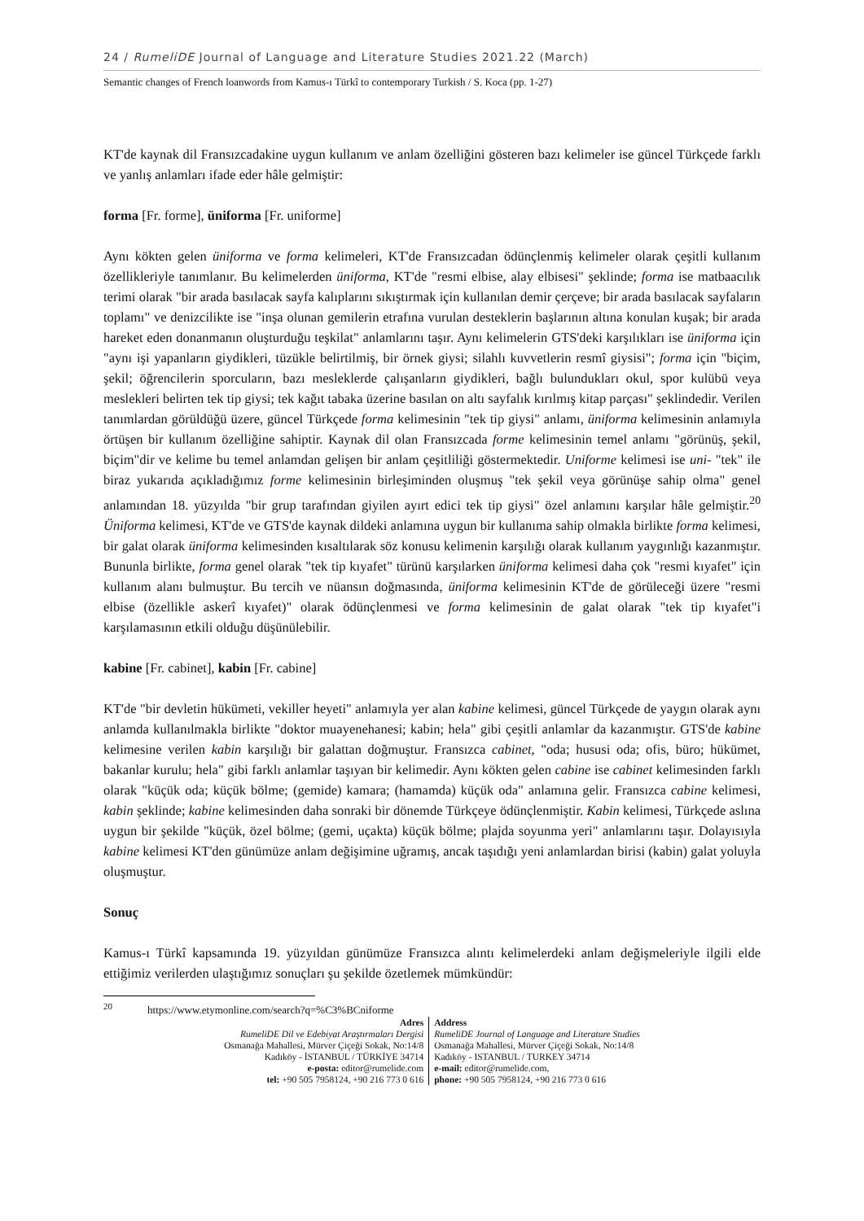24 / RumeliDE Journal of Language and Literature Studies 2021.22 (March)
Semantic changes of French loanwords from Kamus-ı Türkî to contemporary Turkish / S. Koca (pp. 1-27)
KT'de kaynak dil Fransızcadakine uygun kullanım ve anlam özelliğini gösteren bazı kelimeler ise güncel Türkçede farklı ve yanlış anlamları ifade eder hâle gelmiştir:
forma [Fr. forme], üniforma [Fr. uniforme]
Aynı kökten gelen üniforma ve forma kelimeleri, KT'de Fransızcadan ödünçlenmiş kelimeler olarak çeşitli kullanım özellikleriyle tanımlanır. Bu kelimelerden üniforma, KT'de "resmi elbise, alay elbisesi" şeklinde; forma ise matbaacılık terimi olarak "bir arada basılacak sayfa kalıplarını sıkıştırmak için kullanılan demir çerçeve; bir arada basılacak sayfaların toplamı" ve denizcilikte ise "inşa olunan gemilerin etrafına vurulan desteklerin başlarının altına konulan kuşak; bir arada hareket eden donanmanın oluşturduğu teşkilat" anlamlarını taşır. Aynı kelimelerin GTS'deki karşılıkları ise üniforma için "aynı işi yapanların giydikleri, tüzükle belirtilmiş, bir örnek giysi; silahlı kuvvetlerin resmî giysisi"; forma için "biçim, şekil; öğrencilerin sporcuların, bazı mesleklerde çalışanların giydikleri, bağlı bulundukları okul, spor kulübü veya meslekleri belirten tek tip giysi; tek kağıt tabaka üzerine basılan on altı sayfalık kırılmış kitap parçası" şeklindedir. Verilen tanımlardan görüldüğü üzere, güncel Türkçede forma kelimesinin "tek tip giysi" anlamı, üniforma kelimesinin anlamıyla örtüşen bir kullanım özelliğine sahiptir. Kaynak dil olan Fransızcada forme kelimesinin temel anlamı "görünüş, şekil, biçim"dir ve kelime bu temel anlamdan gelişen bir anlam çeşitliliği göstermektedir. Uniforme kelimesi ise uni- "tek" ile biraz yukarıda açıkladığımız forme kelimesinin birleşiminden oluşmuş "tek şekil veya görünüşe sahip olma" genel anlamından 18. yüzyılda "bir grup tarafından giyilen ayırt edici tek tip giysi" özel anlamını karşılar hâle gelmiştir.<sup>20</sup> Üniforma kelimesi, KT'de ve GTS'de kaynak dildeki anlamına uygun bir kullanıma sahip olmakla birlikte forma kelimesi, bir galat olarak üniforma kelimesinden kısaltılarak söz konusu kelimenin karşılığı olarak kullanım yaygınlığı kazanmıştır. Bununla birlikte, forma genel olarak "tek tip kıyafet" türünü karşılarken üniforma kelimesi daha çok "resmi kıyafet" için kullanım alanı bulmuştur. Bu tercih ve nüansın doğmasında, üniforma kelimesinin KT'de de görüleceği üzere "resmi elbise (özellikle askerî kıyafet)" olarak ödünçlenmesi ve forma kelimesinin de galat olarak "tek tip kıyafet"i karşılamasının etkili olduğu düşünülebilir.
kabine [Fr. cabinet], kabin [Fr. cabine]
KT'de "bir devletin hükümeti, vekiller heyeti" anlamıyla yer alan kabine kelimesi, güncel Türkçede de yaygın olarak aynı anlamda kullanılmakla birlikte "doktor muayenehanesi; kabin; hela" gibi çeşitli anlamlar da kazanmıştır. GTS'de kabine kelimesine verilen kabin karşılığı bir galattan doğmuştur. Fransızca cabinet, "oda; hususi oda; ofis, büro; hükümet, bakanlar kurulu; hela" gibi farklı anlamlar taşıyan bir kelimedir. Aynı kökten gelen cabine ise cabinet kelimesinden farklı olarak "küçük oda; küçük bölme; (gemide) kamara; (hamamda) küçük oda" anlamına gelir. Fransızca cabine kelimesi, kabin şeklinde; kabine kelimesinden daha sonraki bir dönemde Türkçeye ödünçlenmiştir. Kabin kelimesi, Türkçede aslına uygun bir şekilde "küçük, özel bölme; (gemi, uçakta) küçük bölme; plajda soyunma yeri" anlamlarını taşır. Dolayısıyla kabine kelimesi KT'den günümüze anlam değişimine uğramış, ancak taşıdığı yeni anlamlardan birisi (kabin) galat yoluyla oluşmuştur.
Sonuç
Kamus-ı Türkî kapsamında 19. yüzyıldan günümüze Fransızca alıntı kelimelerdeki anlam değişmeleriyle ilgili elde ettiğimiz verilerden ulaştığımız sonuçları şu şekilde özetlemek mümkündür:
<sup>20</sup> https://www.etymonline.com/search?q=%C3%BCniforme
Adres
RumeliDE Dil ve Edebiyat Araştırmaları Dergisi
Osmanağa Mahallesi, Mürver Çiçeği Sokak, No:14/8
Kadıköy - İSTANBUL / TÜRKİYE 34714
e-posta: editor@rumelide.com
tel: +90 505 7958124, +90 216 773 0 616
Address
RumeliDE Journal of Language and Literature Studies
Osmanağa Mahallesi, Mürver Çiçeği Sokak, No:14/8
Kadıköy - ISTANBUL / TURKEY 34714
e-mail: editor@rumelide.com,
phone: +90 505 7958124, +90 216 773 0 616